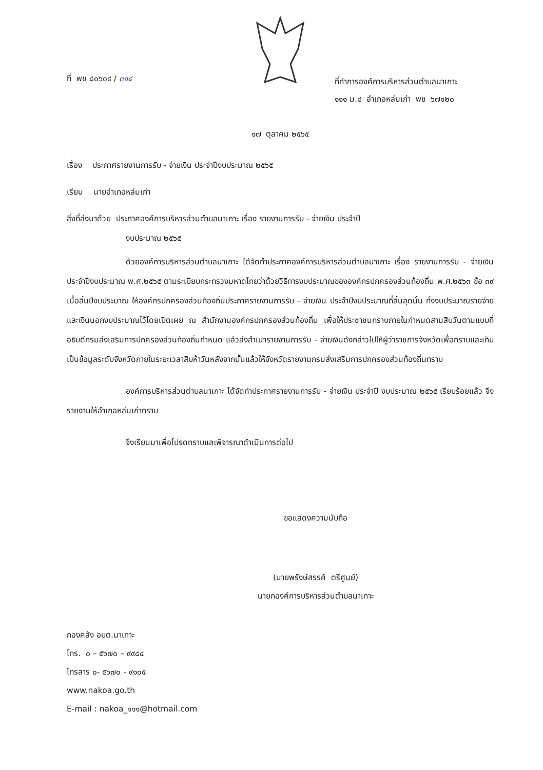ที่ พช ๘๐๖๐๔ / ๓๑๔
ที่ทำการองค์การบริหารส่วนตำบลนาเกาะ
๑๑๑ ม.๔ อำเภอหล่มเก่า พช ๖๗๑๒๐
๑๗ ตุลาคม ๒๕๖๕
เรื่อง ประกาศรายงานการรับ - จ่ายเงิน ประจำปีงบประมาณ ๒๕๖๕
เรียน นายอำเภอหล่มเก่า
สิ่งที่ส่งมาด้วย ประกาศองค์การบริหารส่วนตำบลนาเกาะ เรื่อง รายงานการรับ - จ่ายเงิน ประจำปี
งบประมาณ ๒๕๖๕
ด้วยองค์การบริหารส่วนตำบลนาเกาะ ได้จัดทำประกาศองค์การบริหารส่วนตำบลนาเกาะ เรื่อง รายงานการรับ - จ่ายเงิน ประจำปีงบประมาณ พ.ศ.๒๕๖๕ ตามระเบียบกระทรวงมหาดไทยว่าด้วยวิธีการงบประมาณขององค์กรปกครองส่วนท้องถิ่น พ.ศ.๒๕๖๓ ข้อ ๓๙ เมื่อสิ้นปีงบประมาณ ให้องค์กรปกครองส่วนท้องถิ่นประกาศรายงานการรับ - จ่ายเงิน ประจำปีงบประมาณที่สิ้นสุดนั้น ทั้งงบประมาณรายจ่ายและเงินนอกงบประมาณไว้โดยเปิดเผย ณ สำนักงานองค์กรปกครองส่วนท้องถิ่น เพื่อให้ประชาชนทราบภายในกำหนดสามสิบวันตามแบบที่อธิบดีกรมส่งเสริมการปกครองส่วนท้องถิ่นกำหนด แล้วส่งสำเนารายงานการรับ - จ่ายเงินดังกล่าวไปให้ผู้ว่าราชการจังหวัดเพื่อทราบและเก็บเป็นข้อมูลระดับจังหวัดภายในระยะเวลาสิบห้าวันหลังจากนั้นแล้วให้จังหวัดรายงานกรมส่งเสริมการปกครองส่วนท้องถิ่นทราบ
องค์การบริหารส่วนตำบลนาเกาะ ได้จัดทำประกาศรายงานการรับ - จ่ายเงิน ประจำปี งบประมาณ ๒๕๖๕ เรียบร้อยแล้ว จึงรายงานให้อำเภอหล่มเก่าทราบ
จึงเรียนมาเพื่อโปรดทราบและพิจารณาดำเนินการต่อไป
ขอแสดงความนับถือ
(นายพรังษ์สรรค์ ตรีศูนย์)
นายกองค์การบริหารส่วนตำบลนาเกาะ
กองคลัง อบต.นาเกาะ
โทร. ๐ – ๕๖๗๐ – ๙๙๘๔
โทรสาร ๐- ๕๖๗๐ - ๙๑๐๕
www.nakoa.go.th
E-mail : nakoa_๑๑๑@hotmail.com